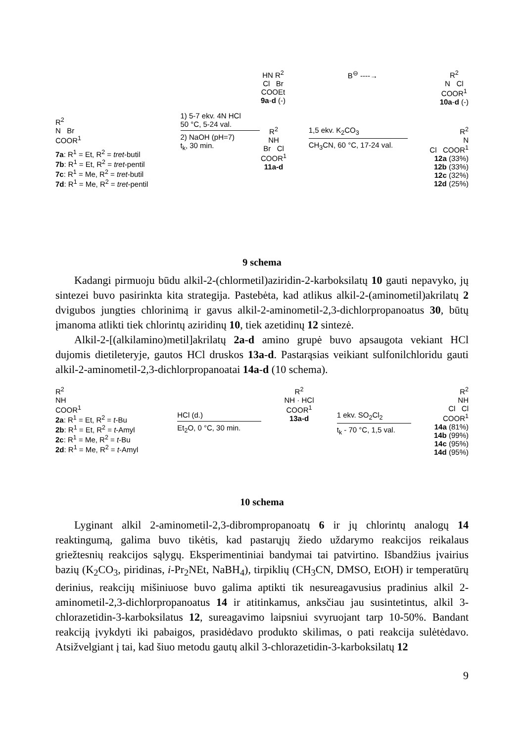R<sup>2</sup>
N Br
COOR<sup>1</sup>
7a: R<sup>1</sup> = Et, R<sup>2</sup> = tret-butil
7b: R<sup>1</sup> = Et, R<sup>2</sup> = tret-pentil
7c: R<sup>1</sup> = Me, R<sup>2</sup> = tret-butil
7d: R<sup>1</sup> = Me, R<sup>2</sup> = tret-pentil
1) 5-7 ekv. 4N HCl
50 °C, 5-24 val.
2) NaOH (pH=7)
t<sub>k</sub>, 30 min.
HN R<sup>2</sup>
Cl Br
COOEt
9a-d (-)
B<sup>⊖</sup> ----→ R<sup>2</sup>
N Cl
COOR<sup>1</sup>
10a-d (-)
R<sup>2</sup>
NH
Br Cl
COOR<sup>1</sup>
11a-d
1,5 ekv. K<sub>2</sub>CO<sub>3</sub>
CH<sub>3</sub>CN, 60 °C, 17-24 val.
R<sup>2</sup>
N
Cl COOR<sup>1</sup>
12a (33%)
12b (33%)
12c (32%)
12d (25%)
9 schema
Kadangi pirmuoju būdu alkil-2-(chlormetil)aziridin-2-karboksilatų 10 gauti nepavyko, jų sintezei buvo pasirinkta kita strategija. Pastebėta, kad atlikus alkil-2-(aminometil)akrilatų 2 dvigubos jungties chlorinimą ir gavus alkil-2-aminometil-2,3-dichlorpropanoatus 30, būtų įmanoma atlikti tiek chlorintų aziridinų 10, tiek azetidinų 12 sintezė.
Alkil-2-[(alkilamino)metil]akrilatų 2a-d amino grupė buvo apsaugota vekiant HCl dujomis dietileteryje, gautos HCl druskos 13a-d. Pastarąsias veikiant sulfonilchloridu gauti alkil-2-aminometil-2,3-dichlorpropanoatai 14a-d (10 schema).
R<sup>2</sup>
NH
COOR<sup>1</sup>
2a: R<sup>1</sup> = Et, R<sup>2</sup> = t-Bu
2b: R<sup>1</sup> = Et, R<sup>2</sup> = t-Amyl
2c: R<sup>1</sup> = Me, R<sup>2</sup> = t-Bu
2d: R<sup>1</sup> = Me, R<sup>2</sup> = t-Amyl
HCl (d.)
Et<sub>2</sub>O, 0 °C, 30 min.
R<sup>2</sup>
NH · HCl
COOR<sup>1</sup>
13a-d
1 ekv. SO<sub>2</sub>Cl<sub>2</sub>
t<sub>k</sub> - 70 °C, 1,5 val.
R<sup>2</sup>
NH
Cl Cl
COOR<sup>1</sup>
14a (81%)
14b (99%)
14c (95%)
14d (95%)
10 schema
Lyginant alkil 2-aminometil-2,3-dibrompropanoatų 6 ir jų chlorintų analogų 14 reaktingumą, galima buvo tikėtis, kad pastarųjų žiedo uždarymo reakcijos reikalaus griežtesnių reakcijos sąlygų. Eksperimentiniai bandymai tai patvirtino. Išbandžius įvairius bazių (K<sub>2</sub>CO<sub>3</sub>, piridinas, i-Pr<sub>2</sub>NEt, NaBH<sub>4</sub>), tirpiklių (CH<sub>3</sub>CN, DMSO, EtOH) ir temperatūrų derinius, reakcijų mišiniuose buvo galima aptikti tik nesureagavusius pradinius alkil 2-aminometil-2,3-dichlorpropanoatus 14 ir atitinkamus, anksčiau jau susintetintus, alkil 3-chlorazetidin-3-karboksilatus 12, sureagavimo laipsniui svyruojant tarp 10-50%. Bandant reakciją įvykdyti iki pabaigos, prasidėdavo produkto skilimas, o pati reakcija sulėtėdavo. Atsižvelgiant į tai, kad šiuo metodu gautų alkil 3-chlorazetidin-3-karboksilatų 12
9